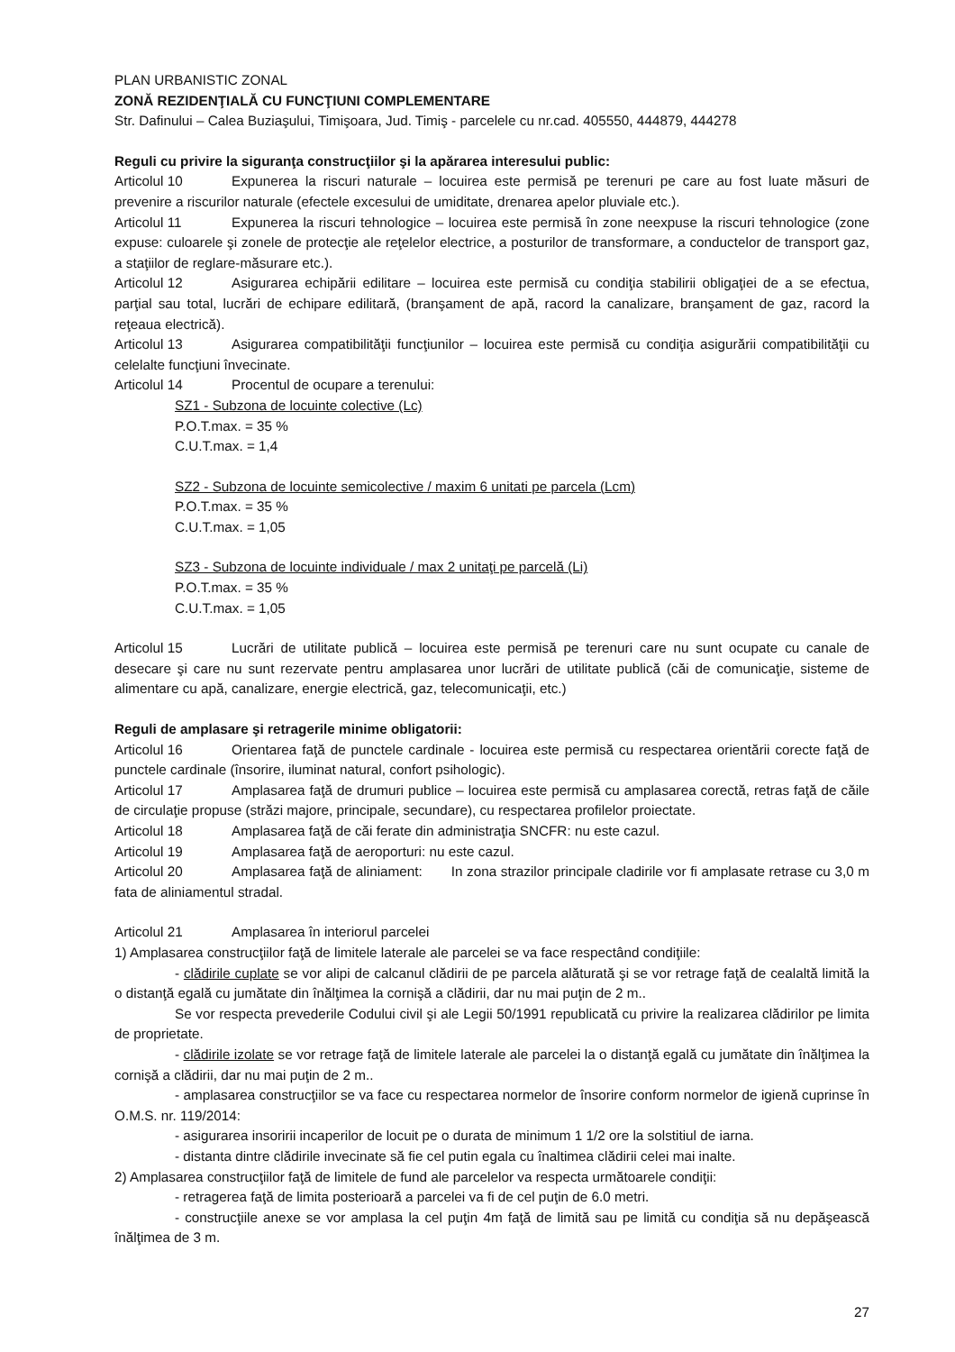PLAN URBANISTIC ZONAL
ZONĂ REZIDENŢIALĂ CU FUNCŢIUNI COMPLEMENTARE
Str. Dafinului – Calea Buziaşului, Timişoara, Jud. Timiş - parcelele cu nr.cad. 405550, 444879, 444278
Reguli cu privire la siguranţa construcţiilor şi la apărarea interesului public:
Articolul 10 Expunerea la riscuri naturale – locuirea este permisă pe terenuri pe care au fost luate măsuri de prevenire a riscurilor naturale (efectele excesului de umiditate, drenarea apelor pluviale etc.).
Articolul 11 Expunerea la riscuri tehnologice – locuirea este permisă în zone neexpuse la riscuri tehnologice (zone expuse: culoarele şi zonele de protecţie ale reţelelor electrice, a posturilor de transformare, a conductelor de transport gaz, a staţiilor de reglare-măsurare etc.).
Articolul 12 Asigurarea echipării edilitare – locuirea este permisă cu condiţia stabilirii obligaţiei de a se efectua, parţial sau total, lucrări de echipare edilitară, (branşament de apă, racord la canalizare, branşament de gaz, racord la reţeaua electrică).
Articolul 13 Asigurarea compatibilităţii funcţiunilor – locuirea este permisă cu condiţia asigurării compatibilităţii cu celelalte funcţiuni învecinate.
Articolul 14 Procentul de ocupare a terenului:
SZ1 - Subzona de locuinte colective (Lc)
P.O.T.max. = 35 %
C.U.T.max. = 1,4
SZ2 - Subzona de locuinte semicolective / maxim 6 unitati pe parcela (Lcm)
P.O.T.max. = 35 %
C.U.T.max. = 1,05
SZ3 - Subzona de locuinte individuale / max 2 unitaţi pe parcelă (Li)
P.O.T.max. = 35 %
C.U.T.max. = 1,05
Articolul 15 Lucrări de utilitate publică – locuirea este permisă pe terenuri care nu sunt ocupate cu canale de desecare şi care nu sunt rezervate pentru amplasarea unor lucrări de utilitate publică (căi de comunicaţie, sisteme de alimentare cu apă, canalizare, energie electrică, gaz, telecomunicaţii, etc.)
Reguli de amplasare şi retragerile minime obligatorii:
Articolul 16 Orientarea faţă de punctele cardinale - locuirea este permisă cu respectarea orientării corecte faţă de punctele cardinale (însorire, iluminat natural, confort psihologic).
Articolul 17 Amplasarea faţă de drumuri publice – locuirea este permisă cu amplasarea corectă, retras faţă de căile de circulaţie propuse (străzi majore, principale, secundare), cu respectarea profilelor proiectate.
Articolul 18 Amplasarea faţă de căi ferate din administraţia SNCFR: nu este cazul.
Articolul 19 Amplasarea faţă de aeroporturi: nu este cazul.
Articolul 20 Amplasarea faţă de aliniament: In zona strazilor principale cladirile vor fi amplasate retrase cu 3,0 m fata de aliniamentul stradal.
Articolul 21 Amplasarea în interiorul parcelei
1) Amplasarea construcţiilor faţă de limitele laterale ale parcelei se va face respectând condiţiile:
- clădirile cuplate se vor alipi de calcanul clădirii de pe parcela alăturată şi se vor retrage faţă de cealaltă limită la o distanţă egală cu jumătate din înălţimea la cornişă a clădirii, dar nu mai puţin de 2 m..
Se vor respecta prevederile Codului civil şi ale Legii 50/1991 republicată cu privire la realizarea clădirilor pe limita de proprietate.
- clădirile izolate se vor retrage faţă de limitele laterale ale parcelei la o distanţă egală cu jumătate din înălţimea la cornişă a clădirii, dar nu mai puţin de 2 m..
- amplasarea construcţiilor se va face cu respectarea normelor de însorire conform normelor de igienă cuprinse în O.M.S. nr. 119/2014:
- asigurarea insoririi incaperilor de locuit pe o durata de minimum 1 1/2 ore la solstitiul de iarna.
- distanta dintre clădirile invecinate să fie cel putin egala cu înaltimea clădirii celei mai inalte.
2) Amplasarea construcţiilor faţă de limitele de fund ale parcelelor va respecta următoarele condiţii:
- retragerea faţă de limita posterioară a parcelei va fi de cel puţin de 6.0 metri.
- construcţiile anexe se vor amplasa la cel puţin 4m faţă de limită sau pe limită cu condiţia să nu depăşească înălţimea de 3 m.
27